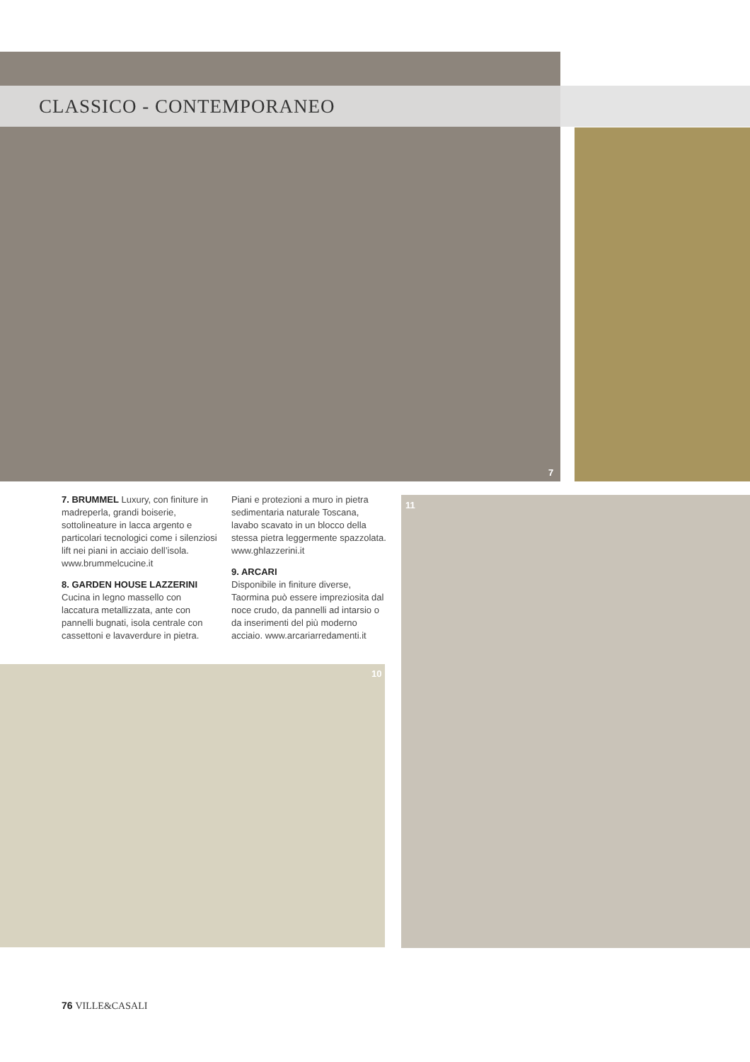CLASSICO - CONTEMPORANEO
7
7. BRUMMEL Luxury, con finiture in madreperla, grandi boiserie, sottolineature in lacca argento e particolari tecnologici come i silenziosi lift nei piani in acciaio dell’isola. www.brummelcucine.it
8. GARDEN HOUSE LAZZERINI
Cucina in legno massello con laccatura metallizzata, ante con pannelli bugnati, isola centrale con cassettoni e lavaverdure in pietra.
Piani e protezioni a muro in pietra sedimentaria naturale Toscana, lavabo scavato in un blocco della stessa pietra leggermente spazzolata. www.ghlazzerini.it
9. ARCARI
Disponibile in finiture diverse, Taormina può essere impreziosita dal noce crudo, da pannelli ad intarsio o da inserimenti del più moderno acciaio. www.arcariarredamenti.it
11
10
76 VILLE&CASALI